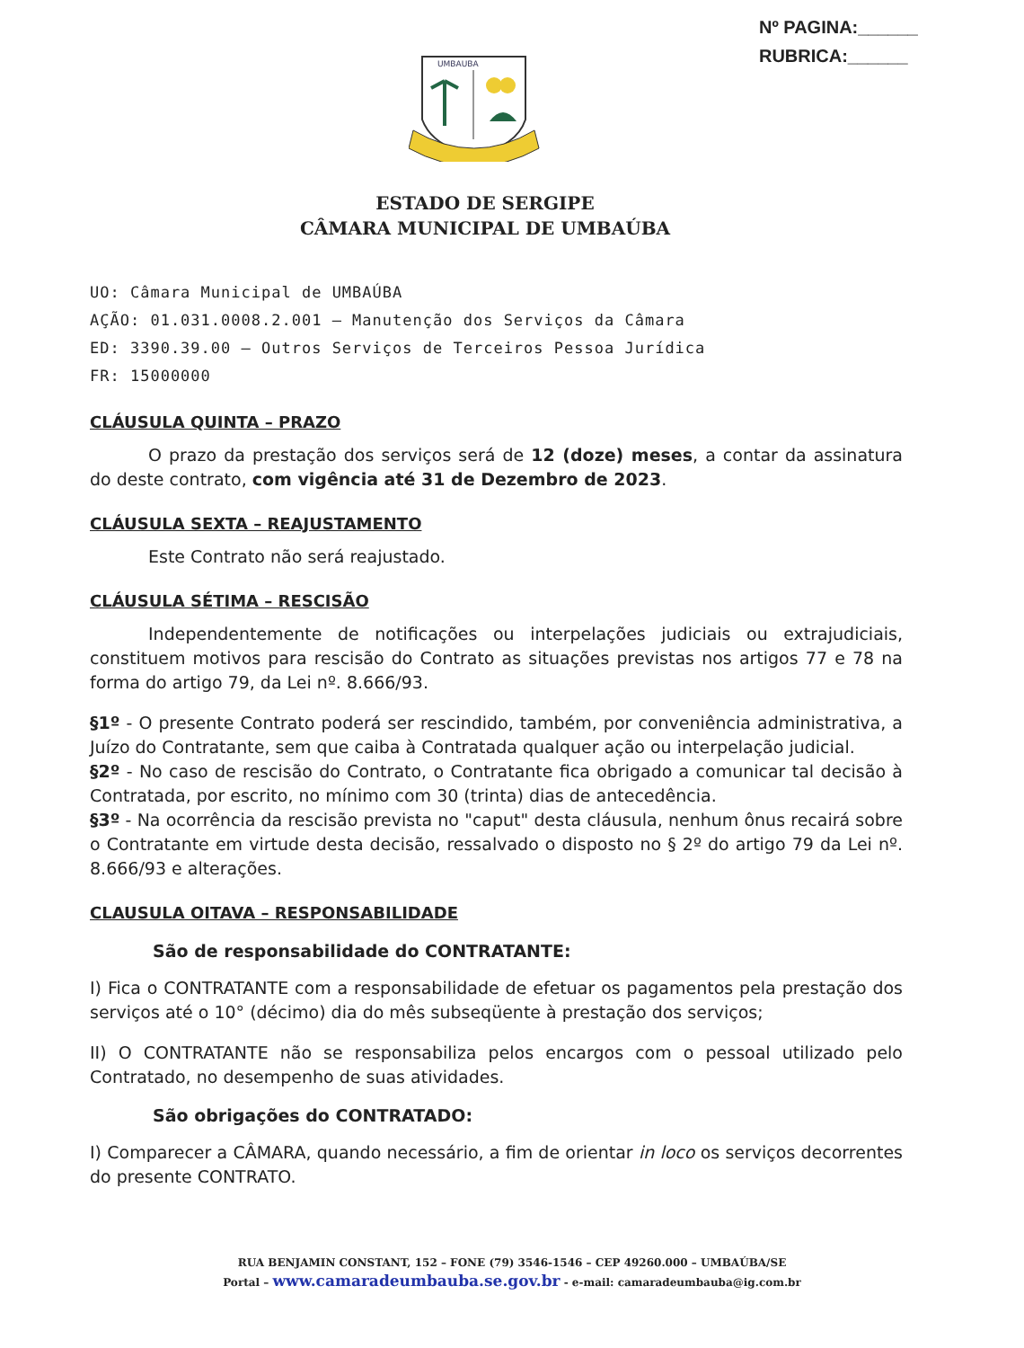Nº PAGINA:______
RUBRICA:______
UMBAUBA
ESTADO DE SERGIPE
CÂMARA MUNICIPAL DE UMBAÚBA
UO: Câmara Municipal de UMBAÚBA
AÇÃO: 01.031.0008.2.001 – Manutenção dos Serviços da Câmara
ED: 3390.39.00 – Outros Serviços de Terceiros Pessoa Jurídica
FR: 15000000
CLÁUSULA QUINTA – PRAZO
O prazo da prestação dos serviços será de 12 (doze) meses, a contar da assinatura do deste contrato, com vigência até 31 de Dezembro de 2023.
CLÁUSULA SEXTA – REAJUSTAMENTO
Este Contrato não será reajustado.
CLÁUSULA SÉTIMA – RESCISÃO
Independentemente de notificações ou interpelações judiciais ou extrajudiciais, constituem motivos para rescisão do Contrato as situações previstas nos artigos 77 e 78 na forma do artigo 79, da Lei nº. 8.666/93.
§1º - O presente Contrato poderá ser rescindido, também, por conveniência administrativa, a Juízo do Contratante, sem que caiba à Contratada qualquer ação ou interpelação judicial.
§2º - No caso de rescisão do Contrato, o Contratante fica obrigado a comunicar tal decisão à Contratada, por escrito, no mínimo com 30 (trinta) dias de antecedência.
§3º - Na ocorrência da rescisão prevista no "caput" desta cláusula, nenhum ônus recairá sobre o Contratante em virtude desta decisão, ressalvado o disposto no § 2º do artigo 79 da Lei nº. 8.666/93 e alterações.
CLAUSULA OITAVA – RESPONSABILIDADE
São de responsabilidade do CONTRATANTE:
I) Fica o CONTRATANTE com a responsabilidade de efetuar os pagamentos pela prestação dos serviços até o 10° (décimo) dia do mês subseqüente à prestação dos serviços;
II) O CONTRATANTE não se responsabiliza pelos encargos com o pessoal utilizado pelo Contratado, no desempenho de suas atividades.
São obrigações do CONTRATADO:
I) Comparecer a CÂMARA, quando necessário, a fim de orientar in loco os serviços decorrentes do presente CONTRATO.
RUA BENJAMIN CONSTANT, 152 – FONE (79) 3546-1546 – CEP 49260.000 – UMBAÚBA/SE
Portal – www.camaradeumbauba.se.gov.br - e-mail: camaradeumbauba@ig.com.br